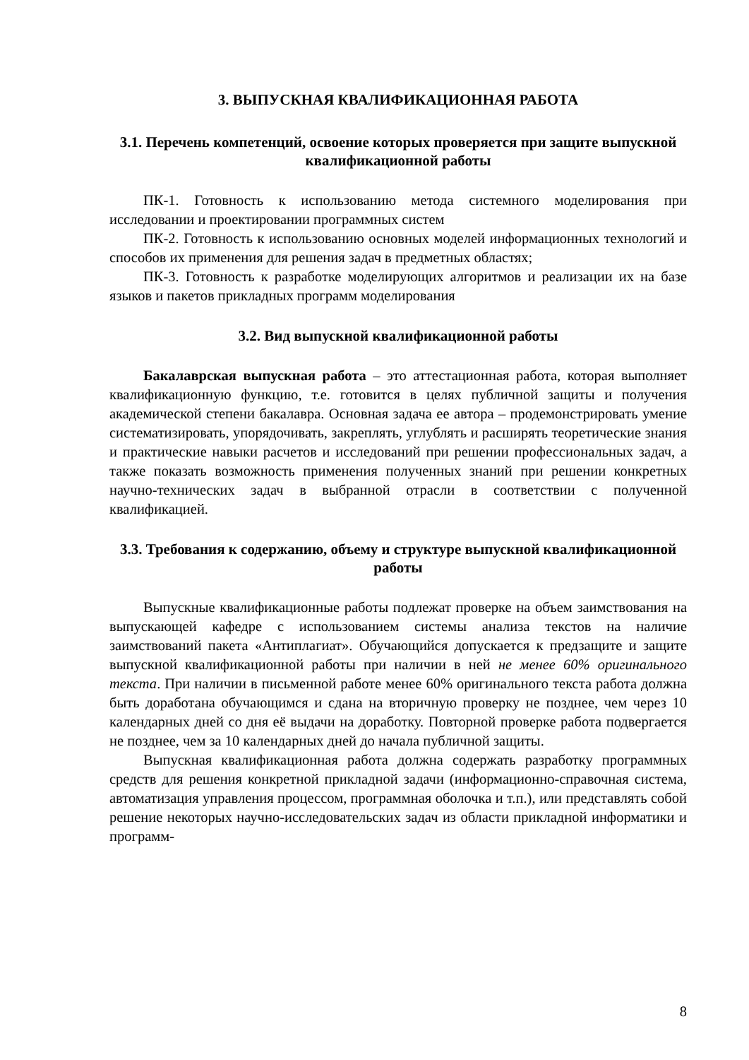3. ВЫПУСКНАЯ КВАЛИФИКАЦИОННАЯ РАБОТА
3.1. Перечень компетенций, освоение которых проверяется при защите выпускной квалификационной работы
ПК-1. Готовность к использованию метода системного моделирования при исследовании и проектировании программных систем
ПК-2. Готовность к использованию основных моделей информационных технологий и способов их применения для решения задач в предметных областях;
ПК-3. Готовность к разработке моделирующих алгоритмов и реализации их на базе языков и пакетов прикладных программ моделирования
3.2. Вид выпускной квалификационной работы
Бакалаврская выпускная работа – это аттестационная работа, которая выполняет квалификационную функцию, т.е. готовится в целях публичной защиты и получения академической степени бакалавра. Основная задача ее автора – продемонстрировать умение систематизировать, упорядочивать, закреплять, углублять и расширять теоретические знания и практические навыки расчетов и исследований при решении профессиональных задач, а также показать возможность применения полученных знаний при решении конкретных научно-технических задач в выбранной отрасли в соответствии с полученной квалификацией.
3.3. Требования к содержанию, объему и структуре выпускной квалификационной работы
Выпускные квалификационные работы подлежат проверке на объем заимствования на выпускающей кафедре с использованием системы анализа текстов на наличие заимствований пакета «Антиплагиат». Обучающийся допускается к предзащите и защите выпускной квалификационной работы при наличии в ней не менее 60% оригинального текста. При наличии в письменной работе менее 60% оригинального текста работа должна быть доработана обучающимся и сдана на вторичную проверку не позднее, чем через 10 календарных дней со дня её выдачи на доработку. Повторной проверке работа подвергается не позднее, чем за 10 календарных дней до начала публичной защиты.
Выпускная квалификационная работа должна содержать разработку программных средств для решения конкретной прикладной задачи (информационно-справочная система, автоматизация управления процессом, программная оболочка и т.п.), или представлять собой решение некоторых научно-исследовательских задач из области прикладной информатики и программ-
8